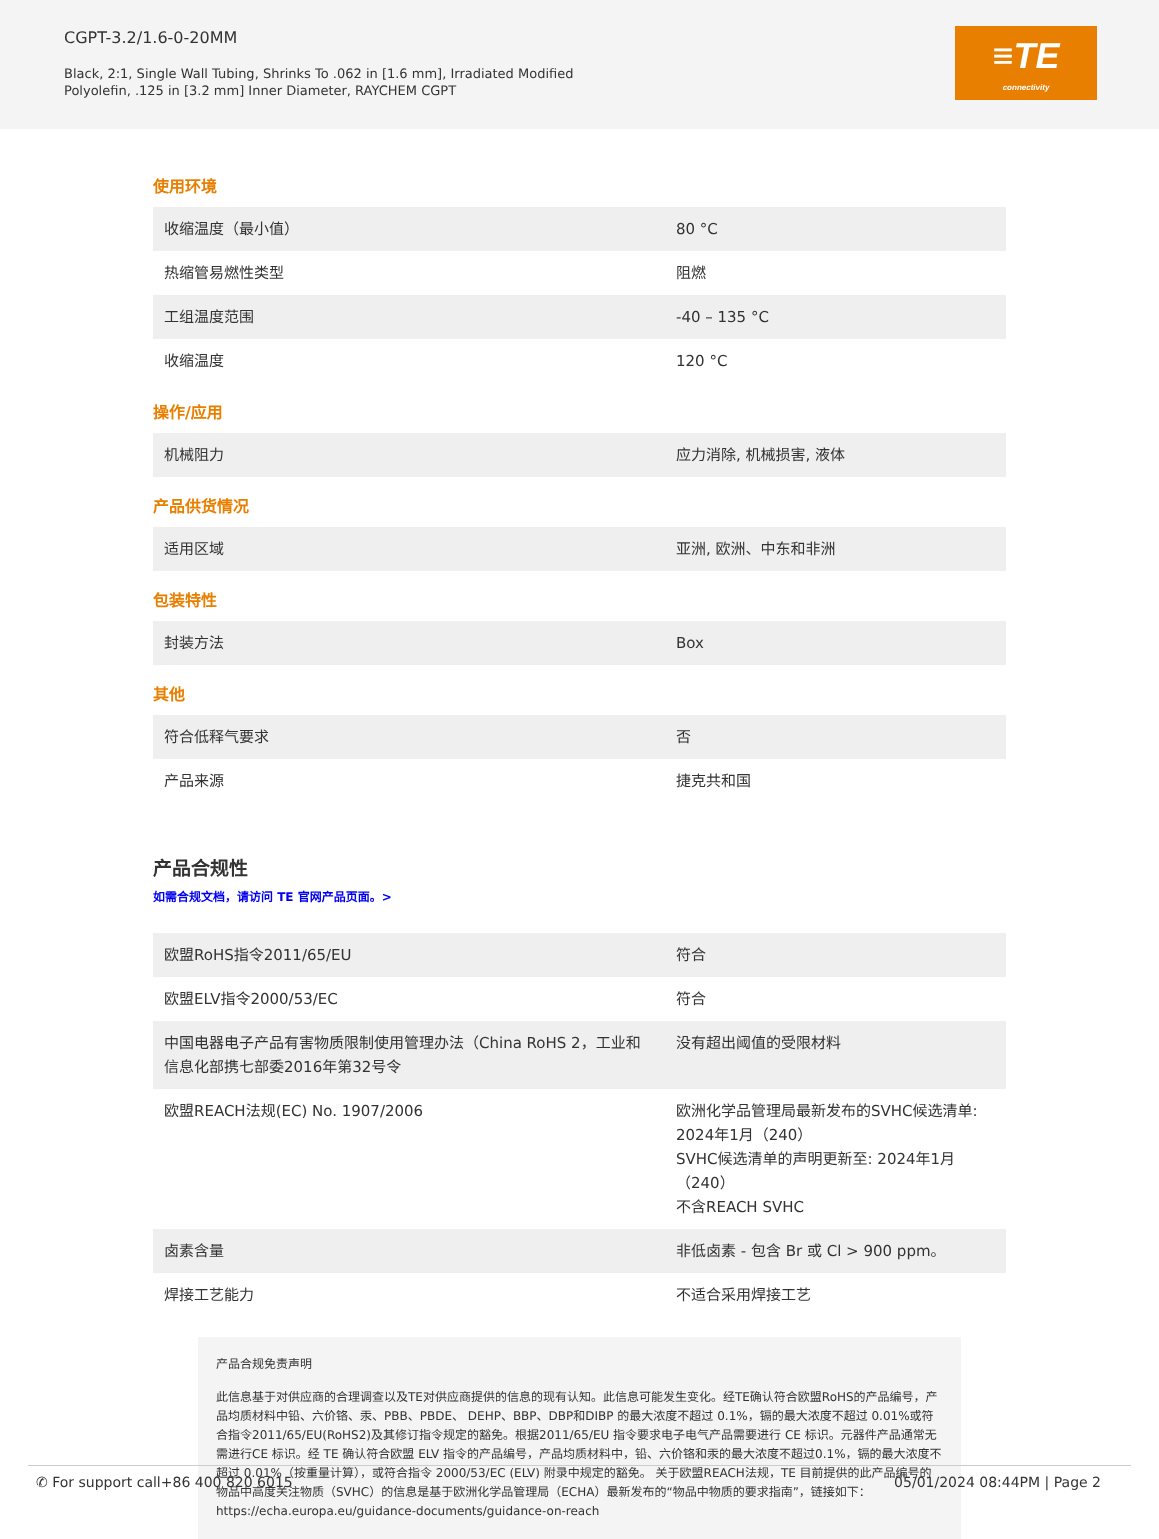CGPT-3.2/1.6-0-20MM
Black, 2:1, Single Wall Tubing, Shrinks To .062 in [1.6 mm], Irradiated Modified
Polyolefin, .125 in [3.2 mm] Inner Diameter, RAYCHEM CGPT
≡TE
connectivity
使用环境
| 收缩温度（最小值） | 80 °C |
| 热缩管易燃性类型 | 阻燃 |
| 工组温度范围 | -40 – 135 °C |
| 收缩温度 | 120 °C |
操作/应用
| 机械阻力 | 应力消除, 机械损害, 液体 |
产品供货情况
| 适用区域 | 亚洲, 欧洲、中东和非洲 |
包装特性
| 封装方法 | Box |
其他
| 符合低释气要求 | 否 |
| 产品来源 | 捷克共和国 |
产品合规性
如需合规文档，请访问 TE 官网产品页面。>
| 欧盟RoHS指令2011/65/EU | 符合 |
| 欧盟ELV指令2000/53/EC | 符合 |
| 中国电器电子产品有害物质限制使用管理办法（China RoHS 2，工业和信息化部携七部委2016年第32号令 | 没有超出阈值的受限材料 |
| 欧盟REACH法规(EC) No. 1907/2006 | 欧洲化学品管理局最新发布的SVHC候选清单: 2024年1月（240） SVHC候选清单的声明更新至: 2024年1月（240） 不含REACH SVHC |
| 卤素含量 | 非低卤素 - 包含 Br 或 Cl > 900 ppm。 |
| 焊接工艺能力 | 不适合采用焊接工艺 |
产品合规免责声明
此信息基于对供应商的合理调查以及TE对供应商提供的信息的现有认知。此信息可能发生变化。经TE确认符合欧盟RoHS的产品编号，产品均质材料中铅、六价铬、汞、PBB、PBDE、 DEHP、BBP、DBP和DIBP 的最大浓度不超过 0.1%，镉的最大浓度不超过 0.01%或符合指令2011/65/EU(RoHS2)及其修订指令规定的豁免。根据2011/65/EU 指令要求电子电气产品需要进行 CE 标识。元器件产品通常无需进行CE 标识。经 TE 确认符合欧盟 ELV 指令的产品编号，产品均质材料中，铅、六价铬和汞的最大浓度不超过0.1%，镉的最大浓度不超过 0.01%（按重量计算），或符合指令 2000/53/EC (ELV) 附录中规定的豁免。 关于欧盟REACH法规，TE 目前提供的此产品编号的物品中高度关注物质（SVHC）的信息是基于欧洲化学品管理局（ECHA）最新发布的“物品中物质的要求指南”，链接如下：https://echa.europa.eu/guidance-documents/guidance-on-reach
✆ For support call+86 400 820 6015 05/01/2024 08:44PM | Page 2